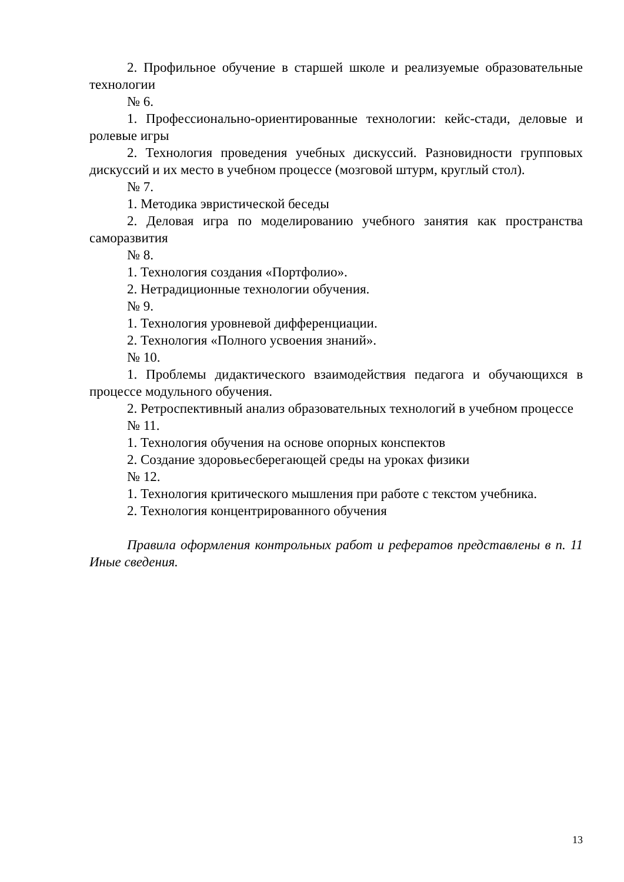2. Профильное обучение в старшей школе и реализуемые образовательные технологии
№ 6.
1. Профессионально-ориентированные технологии: кейс-стади, деловые и ролевые игры
2. Технология проведения учебных дискуссий. Разновидности групповых дискуссий и их место в учебном процессе (мозговой штурм, круглый стол).
№ 7.
1. Методика эвристической беседы
2. Деловая игра по моделированию учебного занятия как пространства саморазвития
№ 8.
1. Технология создания «Портфолио».
2. Нетрадиционные технологии обучения.
№ 9.
1. Технология уровневой дифференциации.
2. Технология «Полного усвоения знаний».
№ 10.
1. Проблемы дидактического взаимодействия педагога и обучающихся в процессе модульного обучения.
2. Ретроспективный анализ образовательных технологий в учебном процессе
№ 11.
1. Технология обучения на основе опорных конспектов
2. Создание здоровьесберегающей среды на уроках физики
№ 12.
1. Технология критического мышления при работе с текстом учебника.
2. Технология концентрированного обучения
Правила оформления контрольных работ и рефератов представлены в п. 11 Иные сведения.
13